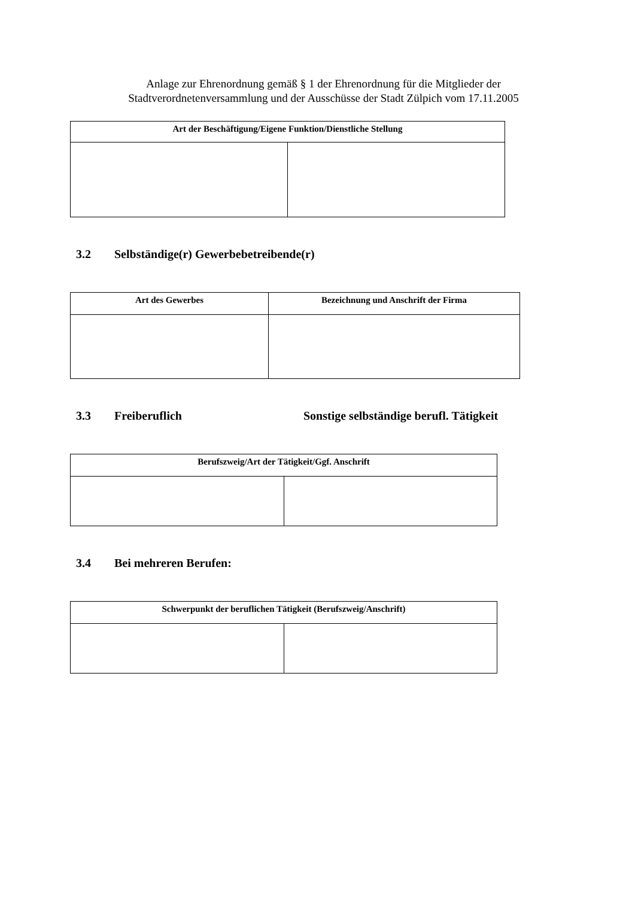Anlage zur Ehrenordnung gemäß § 1 der Ehrenordnung für die Mitglieder der
Stadtverordnetenversammlung und der Ausschüsse der Stadt Zülpich vom 17.11.2005
| Art der Beschäftigung/Eigene Funktion/Dienstliche Stellung | |
| --- | --- |
3.2 Selbständige(r) Gewerbebetreibende(r)
| Art des Gewerbes | Bezeichnung und Anschrift der Firma |
| --- | --- |
3.3 Freiberuflich Sonstige selbständige berufl. Tätigkeit
| Berufszweig/Art der Tätigkeit/Ggf. Anschrift | |
| --- | --- |
3.4 Bei mehreren Berufen:
| Schwerpunkt der beruflichen Tätigkeit (Berufszweig/Anschrift) | |
| --- | --- |